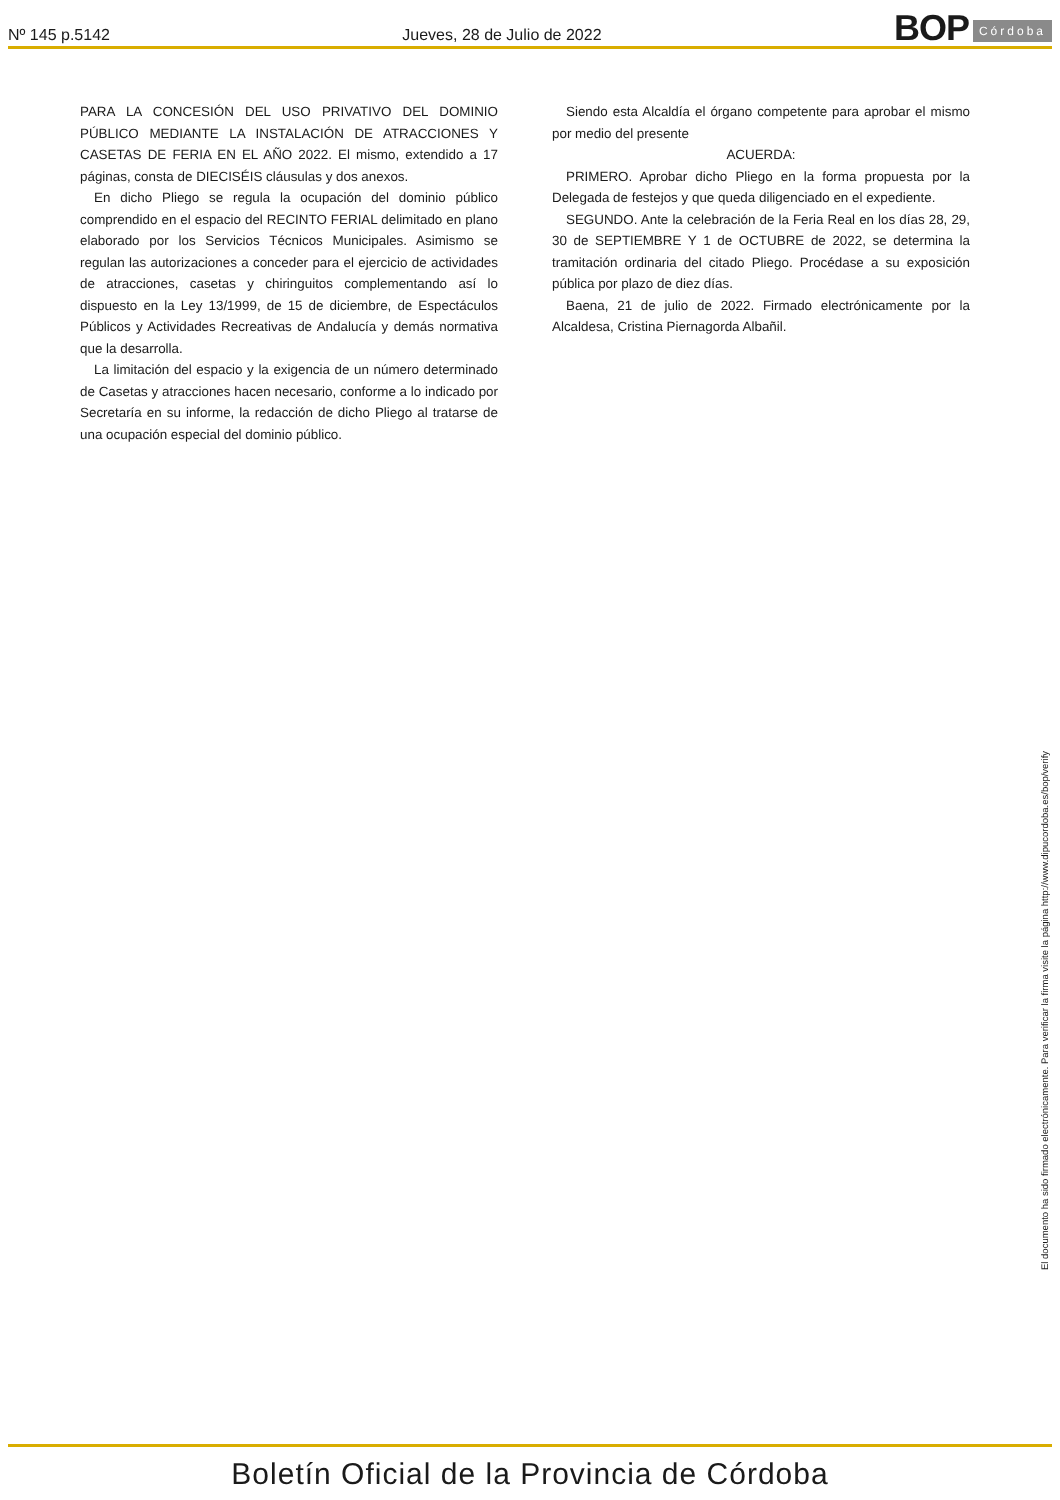Nº 145 p.5142
Jueves, 28 de Julio de 2022
BOP Córdoba
PARA LA CONCESIÓN DEL USO PRIVATIVO DEL DOMINIO PÚBLICO MEDIANTE LA INSTALACIÓN DE ATRACCIONES Y CASETAS DE FERIA EN EL AÑO 2022. El mismo, extendido a 17 páginas, consta de DIECISÉIS cláusulas y dos anexos.
En dicho Pliego se regula la ocupación del dominio público comprendido en el espacio del RECINTO FERIAL delimitado en plano elaborado por los Servicios Técnicos Municipales. Asimismo se regulan las autorizaciones a conceder para el ejercicio de actividades de atracciones, casetas y chiringuitos complementando así lo dispuesto en la Ley 13/1999, de 15 de diciembre, de Espectáculos Públicos y Actividades Recreativas de Andalucía y demás normativa que la desarrolla.
La limitación del espacio y la exigencia de un número determinado de Casetas y atracciones hacen necesario, conforme a lo indicado por Secretaría en su informe, la redacción de dicho Pliego al tratarse de una ocupación especial del dominio público.
Siendo esta Alcaldía el órgano competente para aprobar el mismo por medio del presente
ACUERDA:
PRIMERO. Aprobar dicho Pliego en la forma propuesta por la Delegada de festejos y que queda diligenciado en el expediente.
SEGUNDO. Ante la celebración de la Feria Real en los días 28, 29, 30 de SEPTIEMBRE Y 1 de OCTUBRE de 2022, se determina la tramitación ordinaria del citado Pliego. Procédase a su exposición pública por plazo de diez días.
Baena, 21 de julio de 2022. Firmado electrónicamente por la Alcaldesa, Cristina Piernagorda Albañil.
El documento ha sido firmado electrónicamente. Para verificar la firma visite la página http://www.dipucordoba.es/bop/verify
Boletín Oficial de la Provincia de Córdoba